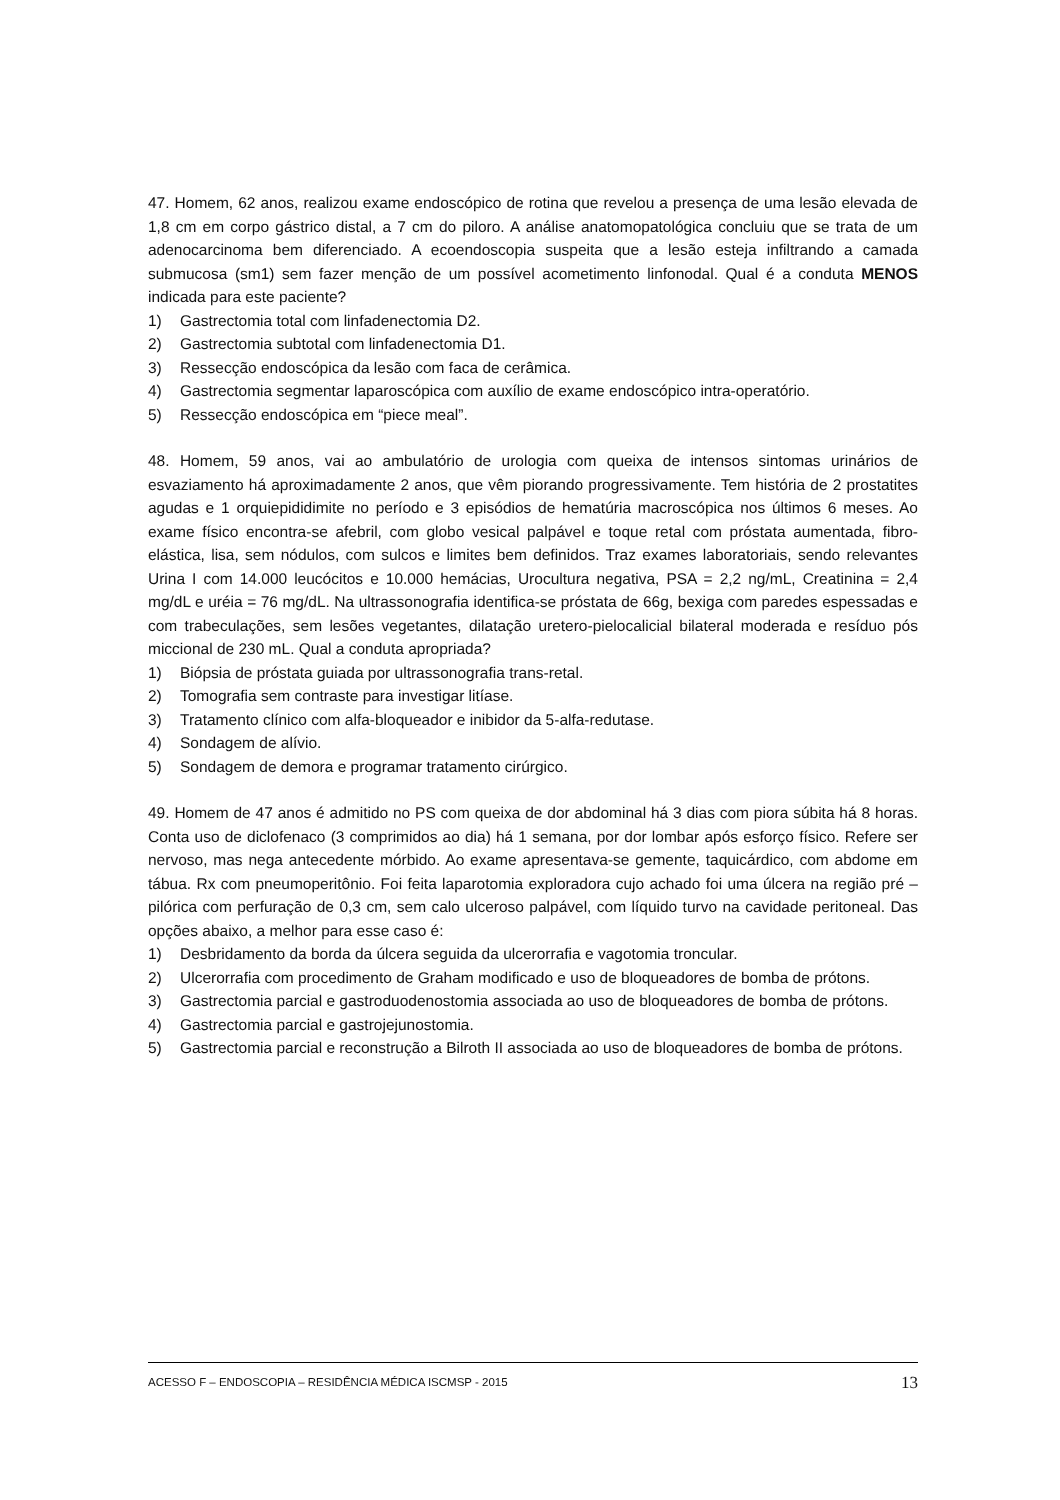47. Homem, 62 anos, realizou exame endoscópico de rotina que revelou a presença de uma lesão elevada de 1,8 cm em corpo gástrico distal, a 7 cm do piloro. A análise anatomopatológica concluiu que se trata de um adenocarcinoma bem diferenciado. A ecoendoscopia suspeita que a lesão esteja infiltrando a camada submucosa (sm1) sem fazer menção de um possível acometimento linfonodal. Qual é a conduta MENOS indicada para este paciente?
1) Gastrectomia total com linfadenectomia D2.
2) Gastrectomia subtotal com linfadenectomia D1.
3) Ressecção endoscópica da lesão com faca de cerâmica.
4) Gastrectomia segmentar laparoscópica com auxílio de exame endoscópico intra-operatório.
5) Ressecção endoscópica em “piece meal”.
48. Homem, 59 anos, vai ao ambulatório de urologia com queixa de intensos sintomas urinários de esvaziamento há aproximadamente 2 anos, que vêm piorando progressivamente. Tem história de 2 prostatites agudas e 1 orquiepididimite no período e 3 episódios de hematúria macroscópica nos últimos 6 meses. Ao exame físico encontra-se afebril, com globo vesical palpável e toque retal com próstata aumentada, fibro-elástica, lisa, sem nódulos, com sulcos e limites bem definidos. Traz exames laboratoriais, sendo relevantes Urina I com 14.000 leucócitos e 10.000 hemácias, Urocultura negativa, PSA = 2,2 ng/mL, Creatinina = 2,4 mg/dL e uréia = 76 mg/dL. Na ultrassonografia identifica-se próstata de 66g, bexiga com paredes espessadas e com trabeculações, sem lesões vegetantes, dilatação uretero-pielocalicial bilateral moderada e resíduo pós miccional de 230 mL. Qual a conduta apropriada?
1) Biópsia de próstata guiada por ultrassonografia trans-retal.
2) Tomografia sem contraste para investigar litíase.
3) Tratamento clínico com alfa-bloqueador e inibidor da 5-alfa-redutase.
4) Sondagem de alívio.
5) Sondagem de demora e programar tratamento cirúrgico.
49. Homem de 47 anos é admitido no PS com queixa de dor abdominal há 3 dias com piora súbita há 8 horas. Conta uso de diclofenaco (3 comprimidos ao dia) há 1 semana, por dor lombar após esforço físico. Refere ser nervoso, mas nega antecedente mórbido. Ao exame apresentava-se gemente, taquicárdico, com abdome em tábua. Rx com pneumoperitônio. Foi feita laparotomia exploradora cujo achado foi uma úlcera na região pré – pilórica com perfuração de 0,3 cm, sem calo ulceroso palpável, com líquido turvo na cavidade peritoneal. Das opções abaixo, a melhor para esse caso é:
1) Desbridamento da borda da úlcera seguida da ulcerorrafia e vagotomia troncular.
2) Ulcerorrafia com procedimento de Graham modificado e uso de bloqueadores de bomba de prótons.
3) Gastrectomia parcial e gastroduodenostomia associada ao uso de bloqueadores de bomba de prótons.
4) Gastrectomia parcial e gastrojejunostomia.
5) Gastrectomia parcial e reconstrução a Bilroth II associada ao uso de bloqueadores de bomba de prótons.
ACESSO F – ENDOSCOPIA – RESIDÊNCIA MÉDICA ISCMSP - 2015 13